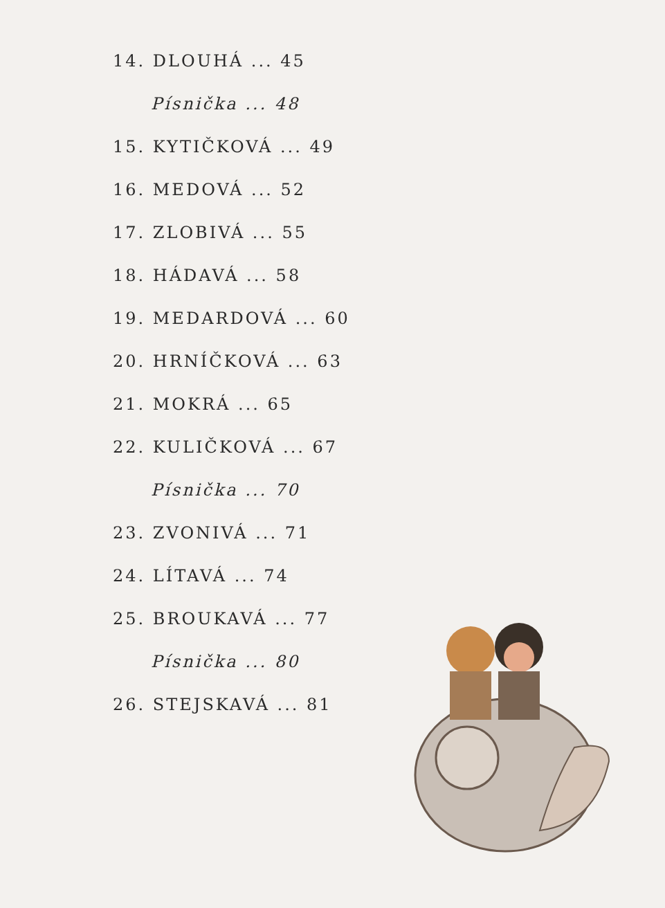14. DLOUHÁ ... 45
Písnička ... 48
15. KYTIČKOVÁ ... 49
16. MEDOVÁ ... 52
17. ZLOBIVÁ ... 55
18. HÁDAVÁ ... 58
19. MEDARDOVÁ ... 60
20. HRNÍČKOVÁ ... 63
21. MOKRÁ ... 65
22. KULIČKOVÁ ... 67
Písnička ... 70
23. ZVONIVÁ ... 71
24. LÍTAVÁ ... 74
25. BROUKAVÁ ... 77
Písnička ... 80
26. STEJSKAVÁ ... 81